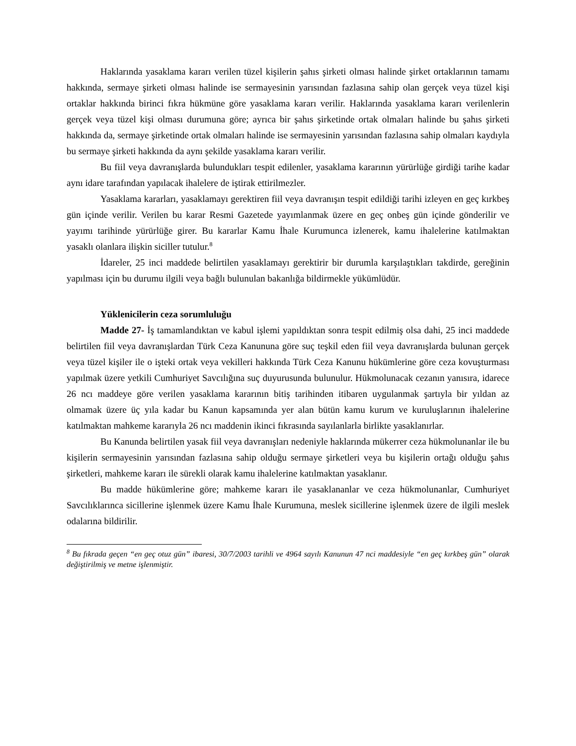Haklarında yasaklama kararı verilen tüzel kişilerin şahıs şirketi olması halinde şirket ortaklarının tamamı hakkında, sermaye şirketi olması halinde ise sermayesinin yarısından fazlasına sahip olan gerçek veya tüzel kişi ortaklar hakkında birinci fıkra hükmüne göre yasaklama kararı verilir. Haklarında yasaklama kararı verilenlerin gerçek veya tüzel kişi olması durumuna göre; ayrıca bir şahıs şirketinde ortak olmaları halinde bu şahıs şirketi hakkında da, sermaye şirketinde ortak olmaları halinde ise sermayesinin yarısından fazlasına sahip olmaları kaydıyla bu sermaye şirketi hakkında da aynı şekilde yasaklama kararı verilir.
Bu fiil veya davranışlarda bulundukları tespit edilenler, yasaklama kararının yürürlüğe girdiği tarihe kadar aynı idare tarafından yapılacak ihalelere de iştirak ettirilmezler.
Yasaklama kararları, yasaklamayı gerektiren fiil veya davranışın tespit edildiği tarihi izleyen en geç kırkbeş gün içinde verilir. Verilen bu karar Resmi Gazetede yayımlanmak üzere en geç onbeş gün içinde gönderilir ve yayımı tarihinde yürürlüğe girer. Bu kararlar Kamu İhale Kurumunca izlenerek, kamu ihalelerine katılmaktan yasaklı olanlara ilişkin siciller tutulur.<sup>8</sup>
İdareler, 25 inci maddede belirtilen yasaklamayı gerektirir bir durumla karşılaştıkları takdirde, gereğinin yapılması için bu durumu ilgili veya bağlı bulunulan bakanlığa bildirmekle yükümlüdür.
Yüklenicilerin ceza sorumluluğu
Madde 27- İş tamamlandıktan ve kabul işlemi yapıldıktan sonra tespit edilmiş olsa dahi, 25 inci maddede belirtilen fiil veya davranışlardan Türk Ceza Kanununa göre suç teşkil eden fiil veya davranışlarda bulunan gerçek veya tüzel kişiler ile o işteki ortak veya vekilleri hakkında Türk Ceza Kanunu hükümlerine göre ceza kovuşturması yapılmak üzere yetkili Cumhuriyet Savcılığına suç duyurusunda bulunulur. Hükmolunacak cezanın yanısıra, idarece 26 ncı maddeye göre verilen yasaklama kararının bitiş tarihinden itibaren uygulanmak şartıyla bir yıldan az olmamak üzere üç yıla kadar bu Kanun kapsamında yer alan bütün kamu kurum ve kuruluşlarının ihalelerine katılmaktan mahkeme kararıyla 26 ncı maddenin ikinci fıkrasında sayılanlarla birlikte yasaklanırlar.
Bu Kanunda belirtilen yasak fiil veya davranışları nedeniyle haklarında mükerrer ceza hükmolunanlar ile bu kişilerin sermayesinin yarısından fazlasına sahip olduğu sermaye şirketleri veya bu kişilerin ortağı olduğu şahıs şirketleri, mahkeme kararı ile sürekli olarak kamu ihalelerine katılmaktan yasaklanır.
Bu madde hükümlerine göre; mahkeme kararı ile yasaklananlar ve ceza hükmolunanlar, Cumhuriyet Savcılıklarınca sicillerine işlenmek üzere Kamu İhale Kurumuna, meslek sicillerine işlenmek üzere de ilgili meslek odalarına bildirilir.
<sup>8</sup> Bu fıkrada geçen “en geç otuz gün” ibaresi, 30/7/2003 tarihli ve 4964 sayılı Kanunun 47 nci maddesiyle “en geç kırkbeş gün” olarak değiştirilmiş ve metne işlenmiştir.